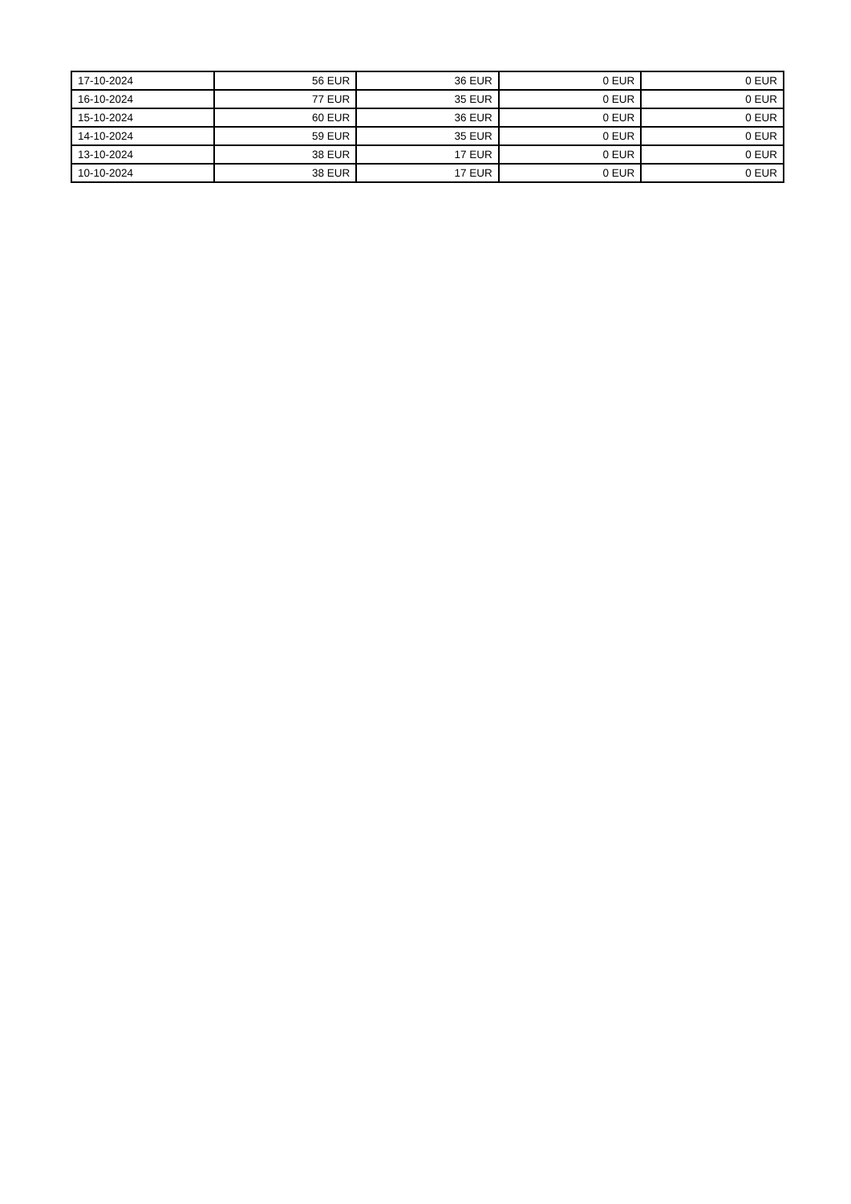| 17-10-2024 | 56 EUR | 36 EUR | 0 EUR | 0 EUR |
| 16-10-2024 | 77 EUR | 35 EUR | 0 EUR | 0 EUR |
| 15-10-2024 | 60 EUR | 36 EUR | 0 EUR | 0 EUR |
| 14-10-2024 | 59 EUR | 35 EUR | 0 EUR | 0 EUR |
| 13-10-2024 | 38 EUR | 17 EUR | 0 EUR | 0 EUR |
| 10-10-2024 | 38 EUR | 17 EUR | 0 EUR | 0 EUR |